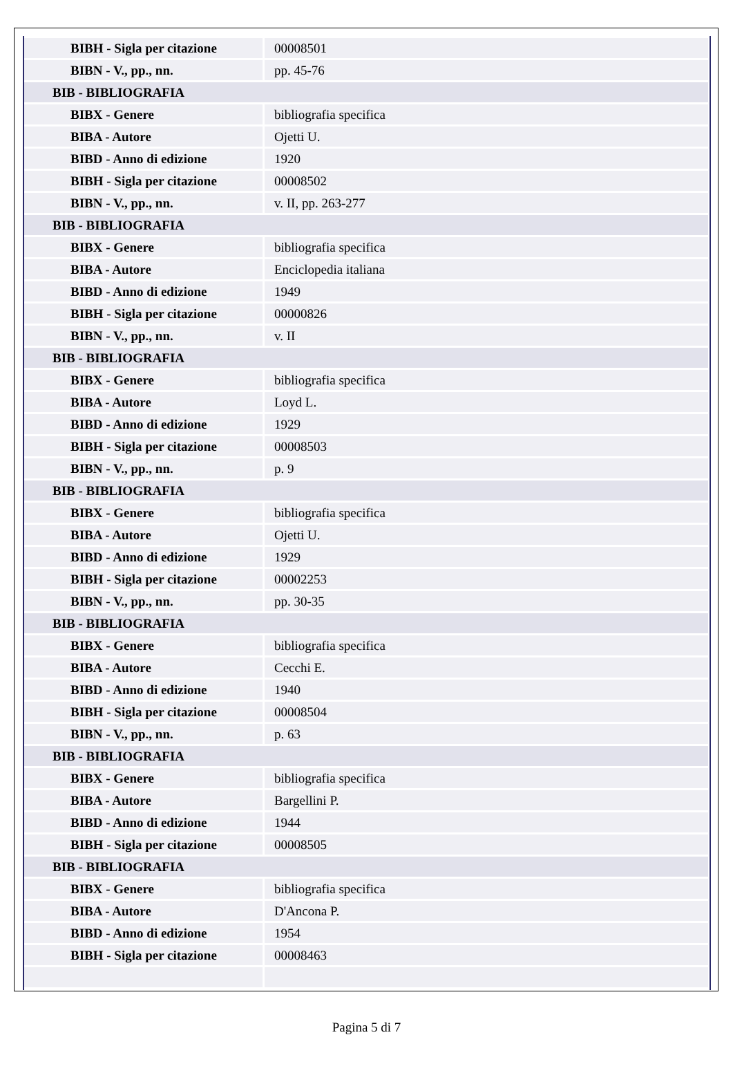| BIBH - Sigla per citazione | 00008501 |
| BIBN - V., pp., nn. | pp. 45-76 |
| BIB - BIBLIOGRAFIA | |
| BIBX - Genere | bibliografia specifica |
| BIBA - Autore | Ojetti U. |
| BIBD - Anno di edizione | 1920 |
| BIBH - Sigla per citazione | 00008502 |
| BIBN - V., pp., nn. | v. II, pp. 263-277 |
| BIB - BIBLIOGRAFIA | |
| BIBX - Genere | bibliografia specifica |
| BIBA - Autore | Enciclopedia italiana |
| BIBD - Anno di edizione | 1949 |
| BIBH - Sigla per citazione | 00000826 |
| BIBN - V., pp., nn. | v. II |
| BIB - BIBLIOGRAFIA | |
| BIBX - Genere | bibliografia specifica |
| BIBA - Autore | Loyd L. |
| BIBD - Anno di edizione | 1929 |
| BIBH - Sigla per citazione | 00008503 |
| BIBN - V., pp., nn. | p. 9 |
| BIB - BIBLIOGRAFIA | |
| BIBX - Genere | bibliografia specifica |
| BIBA - Autore | Ojetti U. |
| BIBD - Anno di edizione | 1929 |
| BIBH - Sigla per citazione | 00002253 |
| BIBN - V., pp., nn. | pp. 30-35 |
| BIB - BIBLIOGRAFIA | |
| BIBX - Genere | bibliografia specifica |
| BIBA - Autore | Cecchi E. |
| BIBD - Anno di edizione | 1940 |
| BIBH - Sigla per citazione | 00008504 |
| BIBN - V., pp., nn. | p. 63 |
| BIB - BIBLIOGRAFIA | |
| BIBX - Genere | bibliografia specifica |
| BIBA - Autore | Bargellini P. |
| BIBD - Anno di edizione | 1944 |
| BIBH - Sigla per citazione | 00008505 |
| BIB - BIBLIOGRAFIA | |
| BIBX - Genere | bibliografia specifica |
| BIBA - Autore | D'Ancona P. |
| BIBD - Anno di edizione | 1954 |
| BIBH - Sigla per citazione | 00008463 |
Pagina 5 di 7